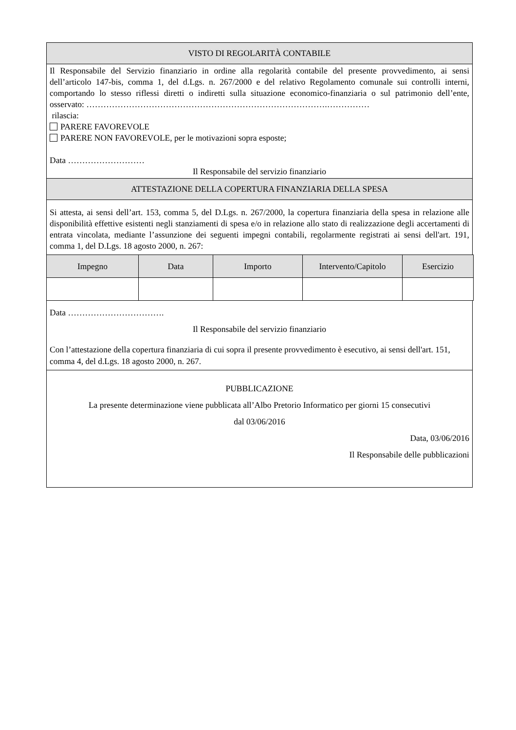VISTO DI REGOLARITÀ CONTABILE
Il Responsabile del Servizio finanziario in ordine alla regolarità contabile del presente provvedimento, ai sensi dell’articolo 147-bis, comma 1, del d.Lgs. n. 267/2000 e del relativo Regolamento comunale sui controlli interni, comportando lo stesso riflessi diretti o indiretti sulla situazione economico-finanziaria o sul patrimonio dell’ente, osservato: ………………………………………………………………………….……………
rilascia:
PARERE FAVOREVOLE
PARERE NON FAVOREVOLE, per le motivazioni sopra esposte;
Data ………………………
Il Responsabile del servizio finanziario
ATTESTAZIONE DELLA COPERTURA FINANZIARIA DELLA SPESA
Si attesta, ai sensi dell’art. 153, comma 5, del D.Lgs. n. 267/2000, la copertura finanziaria della spesa in relazione alle disponibilità effettive esistenti negli stanziamenti di spesa e/o in relazione allo stato di realizzazione degli accertamenti di entrata vincolata, mediante l’assunzione dei seguenti impegni contabili, regolarmente registrati ai sensi dell'art. 191, comma 1, del D.Lgs. 18 agosto 2000, n. 267:
| Impegno | Data | Importo | Intervento/Capitolo | Esercizio |
| --- | --- | --- | --- | --- |
Data …………………………….
Il Responsabile del servizio finanziario
Con l’attestazione della copertura finanziaria di cui sopra il presente provvedimento è esecutivo, ai sensi dell'art. 151, comma 4, del d.Lgs. 18 agosto 2000, n. 267.
PUBBLICAZIONE
La presente determinazione viene pubblicata all’Albo Pretorio Informatico per giorni 15 consecutivi
dal 03/06/2016
Data, 03/06/2016
Il Responsabile delle pubblicazioni